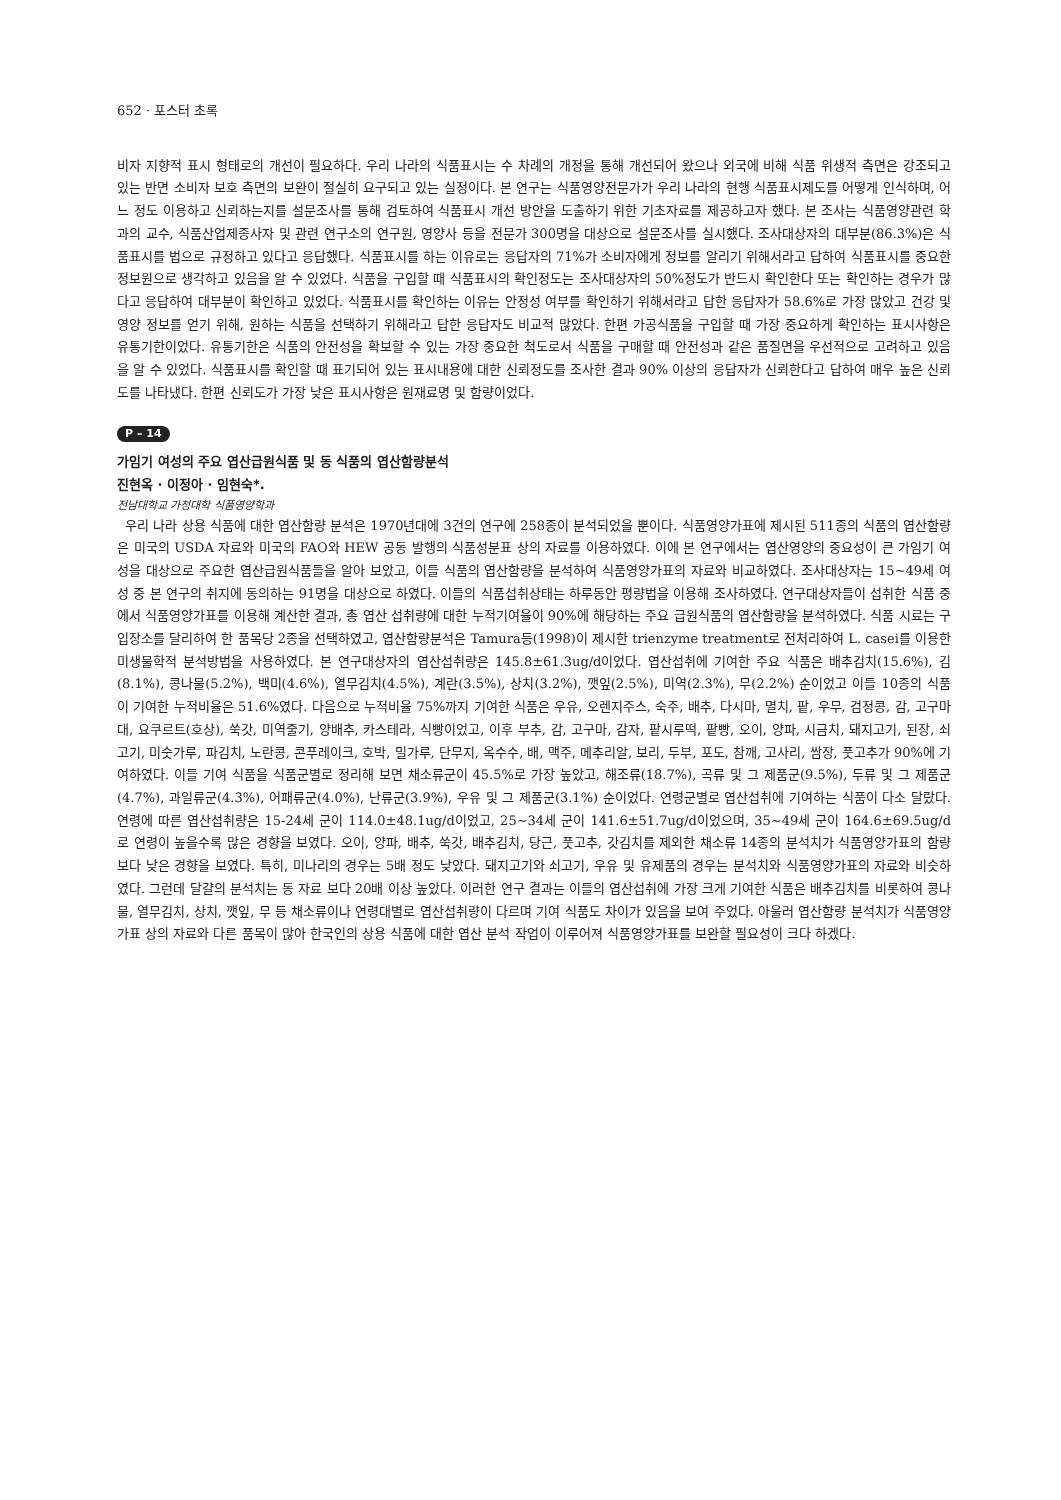652 · 포스터 초록
비자 지향적 표시 형태로의 개선이 필요하다. 우리 나라의 식품표시는 수 차례의 개정을 통해 개선되어 왔으나 외국에 비해 식품 위생적 측면은 강조되고 있는 반면 소비자 보호 측면의 보완이 절실히 요구되고 있는 실정이다. 본 연구는 식품영양전문가가 우리 나라의 현행 식품표시제도를 어떻게 인식하며, 어느 정도 이용하고 신뢰하는지를 설문조사를 통해 검토하여 식품표시 개선 방안을 도출하기 위한 기초자료를 제공하고자 했다. 본 조사는 식품영양관련 학과의 교수, 식품산업제종사자 및 관련 연구소의 연구원, 영양사 등을 전문가 300명을 대상으로 설문조사를 실시했다. 조사대상자의 대부분(86.3%)은 식품표시를 법으로 규정하고 있다고 응답했다. 식품표시를 하는 이유로는 응답자의 71%가 소비자에게 정보를 알리기 위해서라고 답하여 식품표시를 중요한 정보원으로 생각하고 있음을 알 수 있었다. 식품을 구입할 때 식품표시의 확인정도는 조사대상자의 50%정도가 반드시 확인한다 또는 확인하는 경우가 많다고 응답하여 대부분이 확인하고 있었다. 식품표시를 확인하는 이유는 안정성 여부를 확인하기 위해서라고 답한 응답자가 58.6%로 가장 많았고 건강 및 영양 정보를 얻기 위해, 원하는 식품을 선택하기 위해라고 답한 응답자도 비교적 많았다. 한편 가공식품을 구입할 때 가장 중요하게 확인하는 표시사항은 유통기한이었다. 유통기한은 식품의 안전성을 확보할 수 있는 가장 중요한 척도로서 식품을 구매할 때 안전성과 같은 품질면을 우선적으로 고려하고 있음을 알 수 있었다. 식품표시를 확인할 때 표기되어 있는 표시내용에 대한 신뢰정도를 조사한 결과 90% 이상의 응답자가 신뢰한다고 답하여 매우 높은 신뢰도를 나타냈다. 한편 신뢰도가 가장 낮은 표시사항은 원재료명 및 함량이었다.
P – 14
가임기 여성의 주요 엽산급원식품 및 동 식품의 엽산함량분석
진현옥 · 이정아 · 임현숙*.
전남대학교 가정대학 식품영양학과
우리 나라 상용 식품에 대한 엽산함량 분석은 1970년대에 3건의 연구에 258종이 분석되었을 뿐이다. 식품영양가표에 제시된 511종의 식품의 엽산함량은 미국의 USDA 자료와 미국의 FAO와 HEW 공동 발행의 식품성분표 상의 자료를 이용하였다. 이에 본 연구에서는 엽산영양의 중요성이 큰 가임기 여성을 대상으로 주요한 엽산급원식품들을 알아 보았고, 이들 식품의 엽산함량을 분석하여 식품영양가표의 자료와 비교하였다. 조사대상자는 15~49세 여성 중 본 연구의 취지에 동의하는 91명을 대상으로 하였다. 이들의 식품섭취상태는 하루동안 평량법을 이용해 조사하였다. 연구대상자들이 섭취한 식품 중에서 식품영양가표를 이용해 계산한 결과, 총 엽산 섭취량에 대한 누적기여율이 90%에 해당하는 주요 급원식품의 엽산함량을 분석하였다. 식품 시료는 구입장소를 달리하여 한 품목당 2종을 선택하였고, 엽산함량분석은 Tamura등(1998)이 제시한 trienzyme treatment로 전처리하여 L. casei를 이용한 미생물학적 분석방법을 사용하였다. 본 연구대상자의 엽산섭취량은 145.8±61.3ug/d이었다. 엽산섭취에 기여한 주요 식품은 배추김치(15.6%), 김(8.1%), 콩나물(5.2%), 백미(4.6%), 열무김치(4.5%), 계란(3.5%), 상치(3.2%), 깻잎(2.5%), 미역(2.3%), 무(2.2%) 순이었고 이들 10종의 식품이 기여한 누적비율은 51.6%였다. 다음으로 누적비율 75%까지 기여한 식품은 우유, 오렌지주스, 숙주, 배추, 다시마, 멸치, 팥, 우무, 검정콩, 감, 고구마대, 요쿠르트(호상), 쑥갓, 미역줄기, 양배추, 카스테라, 식빵이었고, 이후 부추, 감, 고구마, 감자, 팥시루떡, 팥빵, 오이, 양파, 시금치, 돼지고기, 된장, 쇠고기, 미숫가루, 파김치, 노란콩, 콘푸레이크, 호박, 밀가루, 단무지, 옥수수, 배, 맥주, 메추리알, 보리, 두부, 포도, 참깨, 고사리, 쌈장, 풋고추가 90%에 기여하였다. 이들 기여 식품을 식품군별로 정리해 보면 채소류군이 45.5%로 가장 높았고, 해조류(18.7%), 곡류 및 그 제품군(9.5%), 두류 및 그 제품군(4.7%), 과일류군(4.3%), 어패류군(4.0%), 난류군(3.9%), 우유 및 그 제품군(3.1%) 순이었다. 연령군별로 엽산섭취에 기여하는 식품이 다소 달랐다. 연령에 따른 엽산섭취량은 15-24세 군이 114.0±48.1ug/d이었고, 25~34세 군이 141.6±51.7ug/d이었으며, 35~49세 군이 164.6±69.5ug/d로 연령이 높을수록 많은 경향을 보였다. 오이, 양파, 배추, 쑥갓, 배추김치, 당근, 풋고추, 갓김치를 제외한 채소류 14종의 분석치가 식품영양가표의 함량보다 낮은 경향을 보였다. 특히, 미나리의 경우는 5배 정도 낮았다. 돼지고기와 쇠고기, 우유 및 유제품의 경우는 분석치와 식품영양가표의 자료와 비슷하였다. 그런데 달걀의 분석치는 동 자료 보다 20배 이상 높았다. 이러한 연구 결과는 이들의 엽산섭취에 가장 크게 기여한 식품은 배추김치를 비롯하여 콩나물, 열무김치, 상치, 깻잎, 무 등 채소류이나 연령대별로 엽산섭취량이 다르며 기여 식품도 차이가 있음을 보여 주었다. 아울러 엽산함량 분석치가 식품영양가표 상의 자료와 다른 품목이 많아 한국인의 상용 식품에 대한 엽산 분석 작업이 이루어져 식품영양가표를 보완할 필요성이 크다 하겠다.